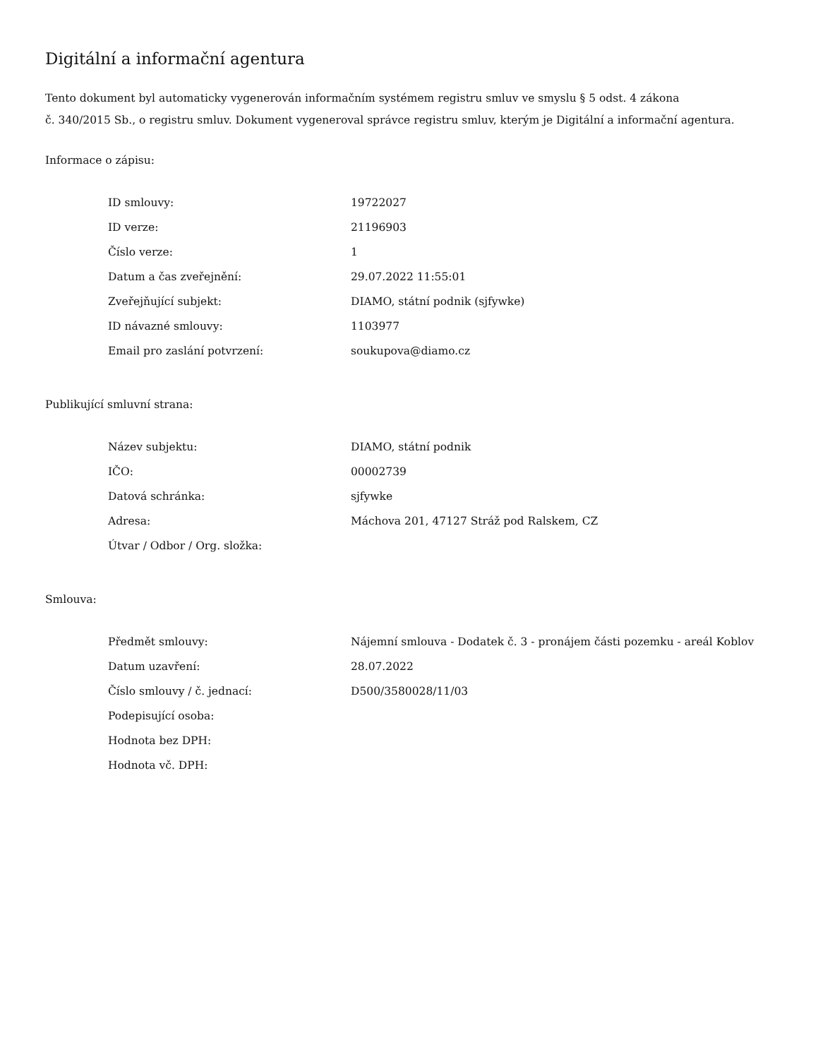Digitální a informační agentura
Tento dokument byl automaticky vygenerován informačním systémem registru smluv ve smyslu § 5 odst. 4 zákona
č. 340/2015 Sb., o registru smluv. Dokument vygeneroval správce registru smluv, kterým je Digitální a informační agentura.
Informace o zápisu:
| ID smlouvy: | 19722027 |
| ID verze: | 21196903 |
| Číslo verze: | 1 |
| Datum a čas zveřejnění: | 29.07.2022 11:55:01 |
| Zveřejňující subjekt: | DIAMO, státní podnik (sjfywke) |
| ID návazné smlouvy: | 1103977 |
| Email pro zaslání potvrzení: | soukupova@diamo.cz |
Publikující smluvní strana:
| Název subjektu: | DIAMO, státní podnik |
| IČO: | 00002739 |
| Datová schránka: | sjfywke |
| Adresa: | Máchova 201, 47127 Stráž pod Ralskem, CZ |
| Útvar / Odbor / Org. složka: | |
Smlouva:
| Předmět smlouvy: | Nájemní smlouva - Dodatek č. 3 - pronájem části pozemku - areál Koblov |
| Datum uzavření: | 28.07.2022 |
| Číslo smlouvy / č. jednací: | D500/3580028/11/03 |
| Podepisující osoba: | |
| Hodnota bez DPH: | |
| Hodnota vč. DPH: | |